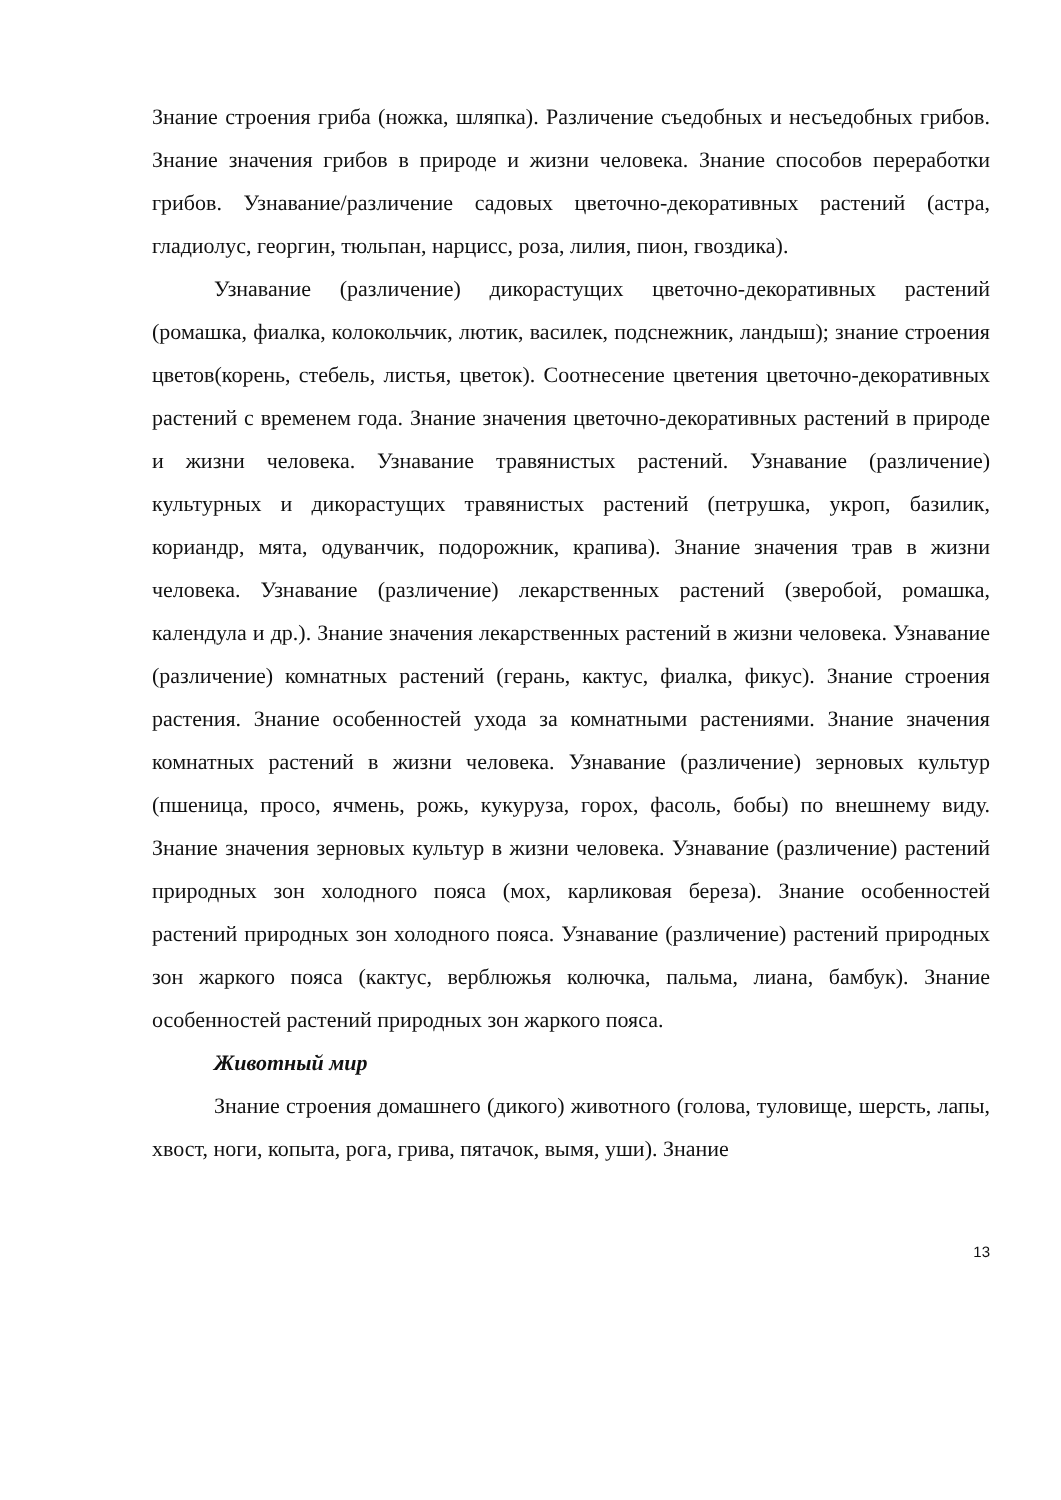Знание строения гриба (ножка, шляпка). Различение съедобных и несъедобных грибов. Знание значения грибов в природе и жизни человека. Знание способов переработки грибов. Узнавание/различение садовых цветочно-декоративных растений (астра, гладиолус, георгин, тюльпан, нарцисс, роза, лилия, пион, гвоздика).
Узнавание (различение) дикорастущих цветочно-декоративных растений (ромашка, фиалка, колокольчик, лютик, василек, подснежник, ландыш); знание строения цветов(корень, стебель, листья, цветок). Соотнесение цветения цветочно-декоративных растений с временем года. Знание значения цветочно-декоративных растений в природе и жизни человека. Узнавание травянистых растений. Узнавание (различение) культурных и дикорастущих травянистых растений (петрушка, укроп, базилик, кориандр, мята, одуванчик, подорожник, крапива). Знание значения трав в жизни человека. Узнавание (различение) лекарственных растений (зверобой, ромашка, календула и др.). Знание значения лекарственных растений в жизни человека. Узнавание (различение) комнатных растений (герань, кактус, фиалка, фикус). Знание строения растения. Знание особенностей ухода за комнатными растениями. Знание значения комнатных растений в жизни человека. Узнавание (различение) зерновых культур (пшеница, просо, ячмень, рожь, кукуруза, горох, фасоль, бобы) по внешнему виду. Знание значения зерновых культур в жизни человека. Узнавание (различение) растений природных зон холодного пояса (мох, карликовая береза). Знание особенностей растений природных зон холодного пояса. Узнавание (различение) растений природных зон жаркого пояса (кактус, верблюжья колючка, пальма, лиана, бамбук). Знание особенностей растений природных зон жаркого пояса.
Животный мир
Знание строения домашнего (дикого) животного (голова, туловище, шерсть, лапы, хвост, ноги, копыта, рога, грива, пятачок, вымя, уши). Знание
13